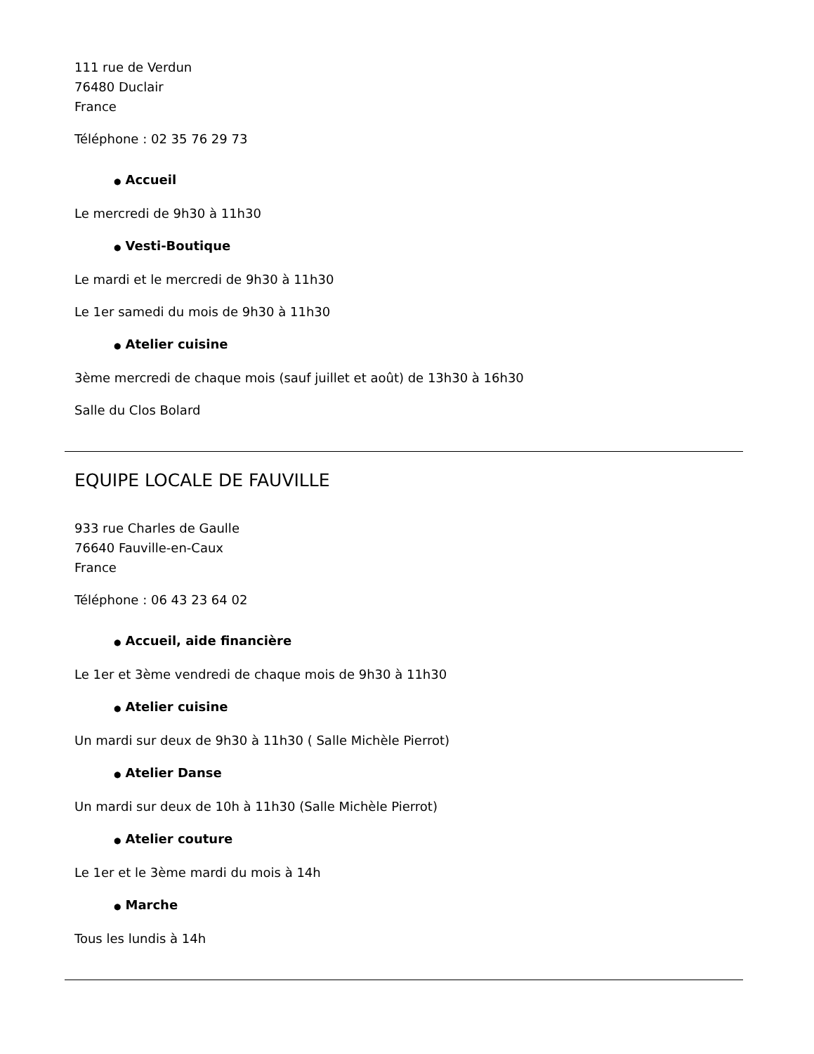111 rue de Verdun
76480 Duclair
France
Téléphone : 02 35 76 29 73
● Accueil
Le mercredi de 9h30 à 11h30
● Vesti-Boutique
Le mardi et le mercredi de 9h30 à 11h30
Le 1er samedi du mois de 9h30 à 11h30
● Atelier cuisine
3ème mercredi de chaque mois (sauf juillet et août) de 13h30 à 16h30
Salle du Clos Bolard
EQUIPE LOCALE DE FAUVILLE
933 rue Charles de Gaulle
76640 Fauville-en-Caux
France
Téléphone : 06 43 23 64 02
● Accueil, aide financière
Le 1er et 3ème vendredi de chaque mois de 9h30 à 11h30
● Atelier cuisine
Un mardi sur deux de 9h30 à 11h30 ( Salle Michèle Pierrot)
● Atelier Danse
Un mardi sur deux de 10h à 11h30 (Salle Michèle Pierrot)
● Atelier couture
Le 1er et le 3ème mardi du mois à 14h
● Marche
Tous les lundis à 14h